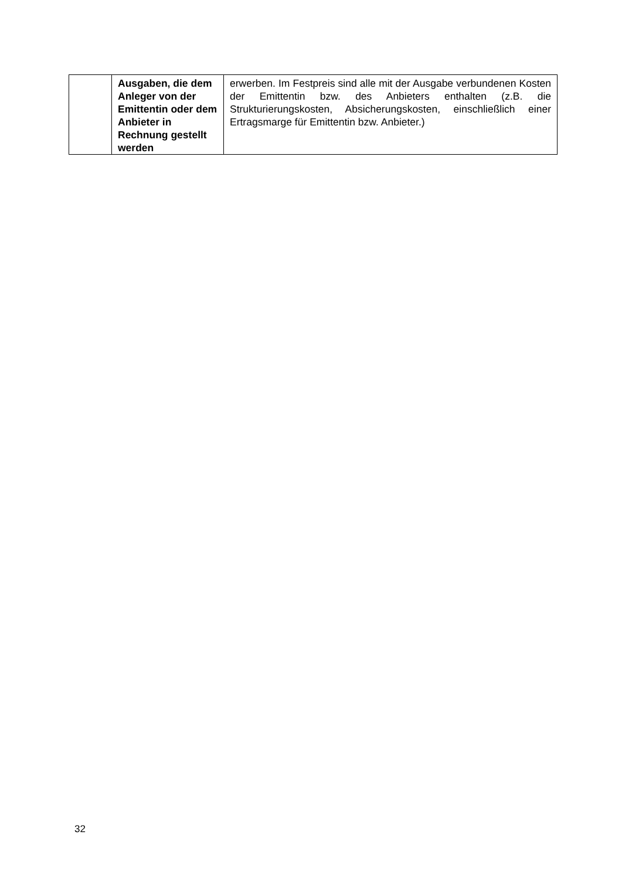| | Ausgaben, die dem Anleger von der Emittentin oder dem Anbieter in Rechnung gestellt werden | erwerben. Im Festpreis sind alle mit der Ausgabe verbundenen Kosten der Emittentin bzw. des Anbieters enthalten (z.B. die Strukturierungskosten, Absicherungskosten, einschließlich einer Ertragsmarge für Emittentin bzw. Anbieter.) |
32